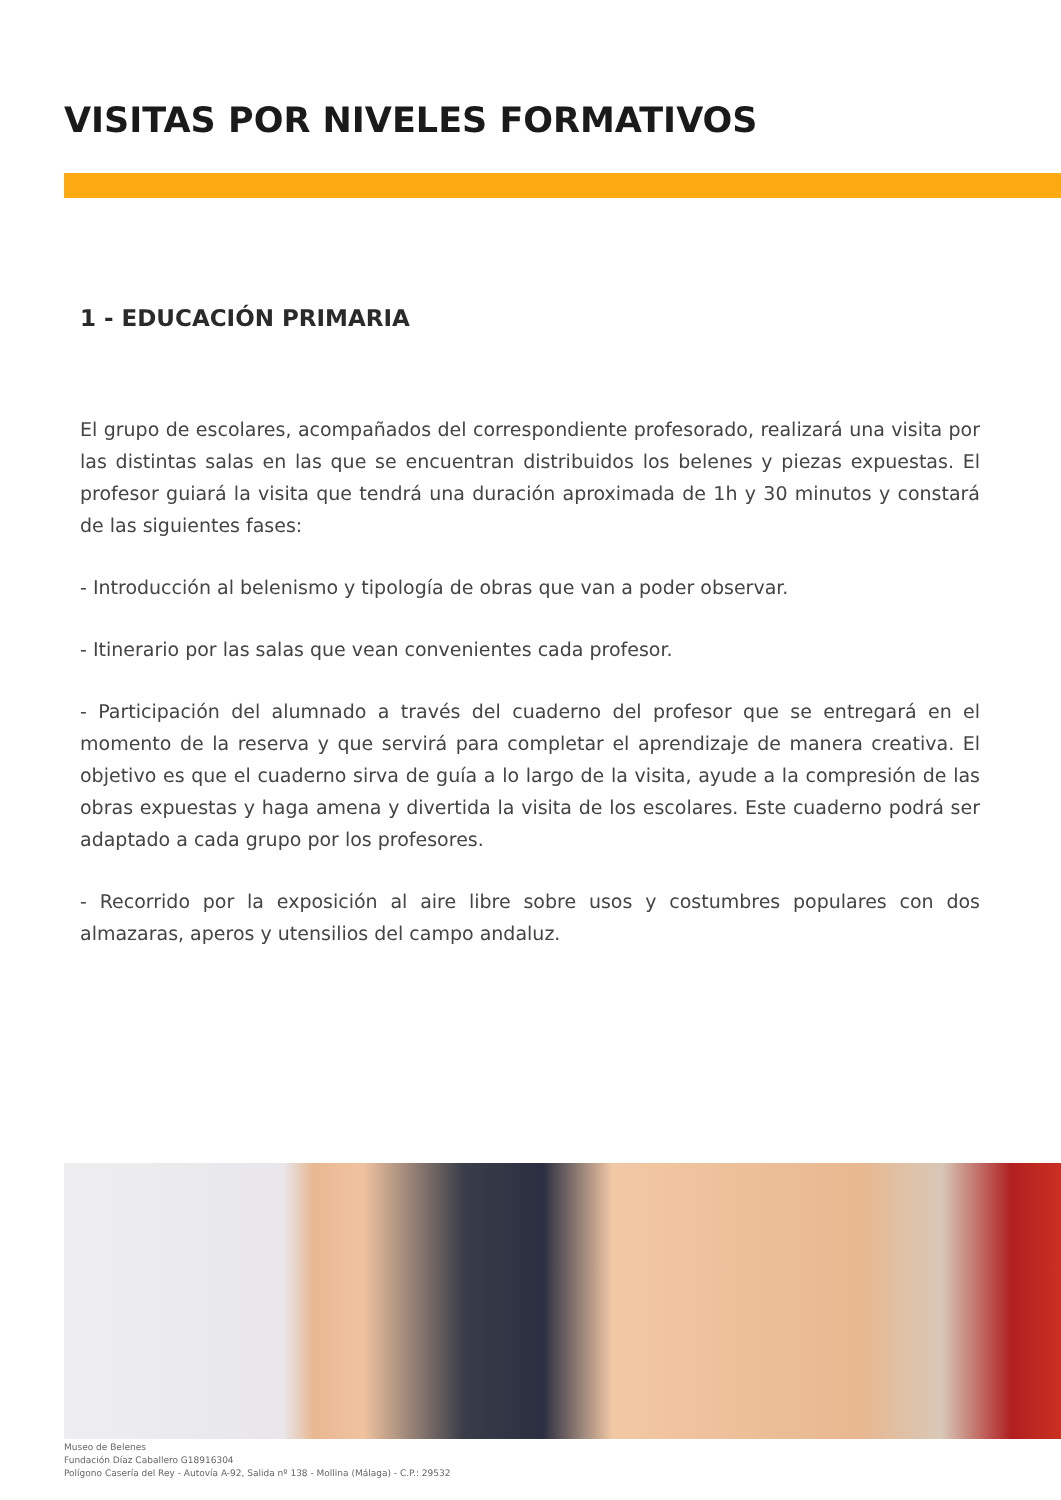VISITAS POR NIVELES FORMATIVOS
1 - EDUCACIÓN PRIMARIA
El grupo de escolares, acompañados del correspondiente profesorado, realizará una visita por las distintas salas en las que se encuentran distribuidos los belenes y piezas expuestas. El profesor guiará la visita que tendrá una duración aproximada de 1h y 30 minutos y constará de las siguientes fases:
- Introducción al belenismo y tipología de obras que van a poder observar.
- Itinerario por las salas que vean convenientes cada profesor.
- Participación del alumnado a través del cuaderno del profesor que se entregará en el momento de la reserva y que servirá para completar el aprendizaje de manera creativa. El objetivo es que el cuaderno sirva de guía a lo largo de la visita, ayude a la compresión de las obras expuestas y haga amena y divertida la visita de los escolares. Este cuaderno podrá ser adaptado a cada grupo por los profesores.
- Recorrido por la exposición al aire libre sobre usos y costumbres populares con dos almazaras, aperos y utensilios del campo andaluz.
Museo de Belenes
Fundación Díaz Caballero G18916304
Polígono Casería del Rey - Autovía A-92, Salida nº 138 - Mollina (Málaga) - C.P.: 29532